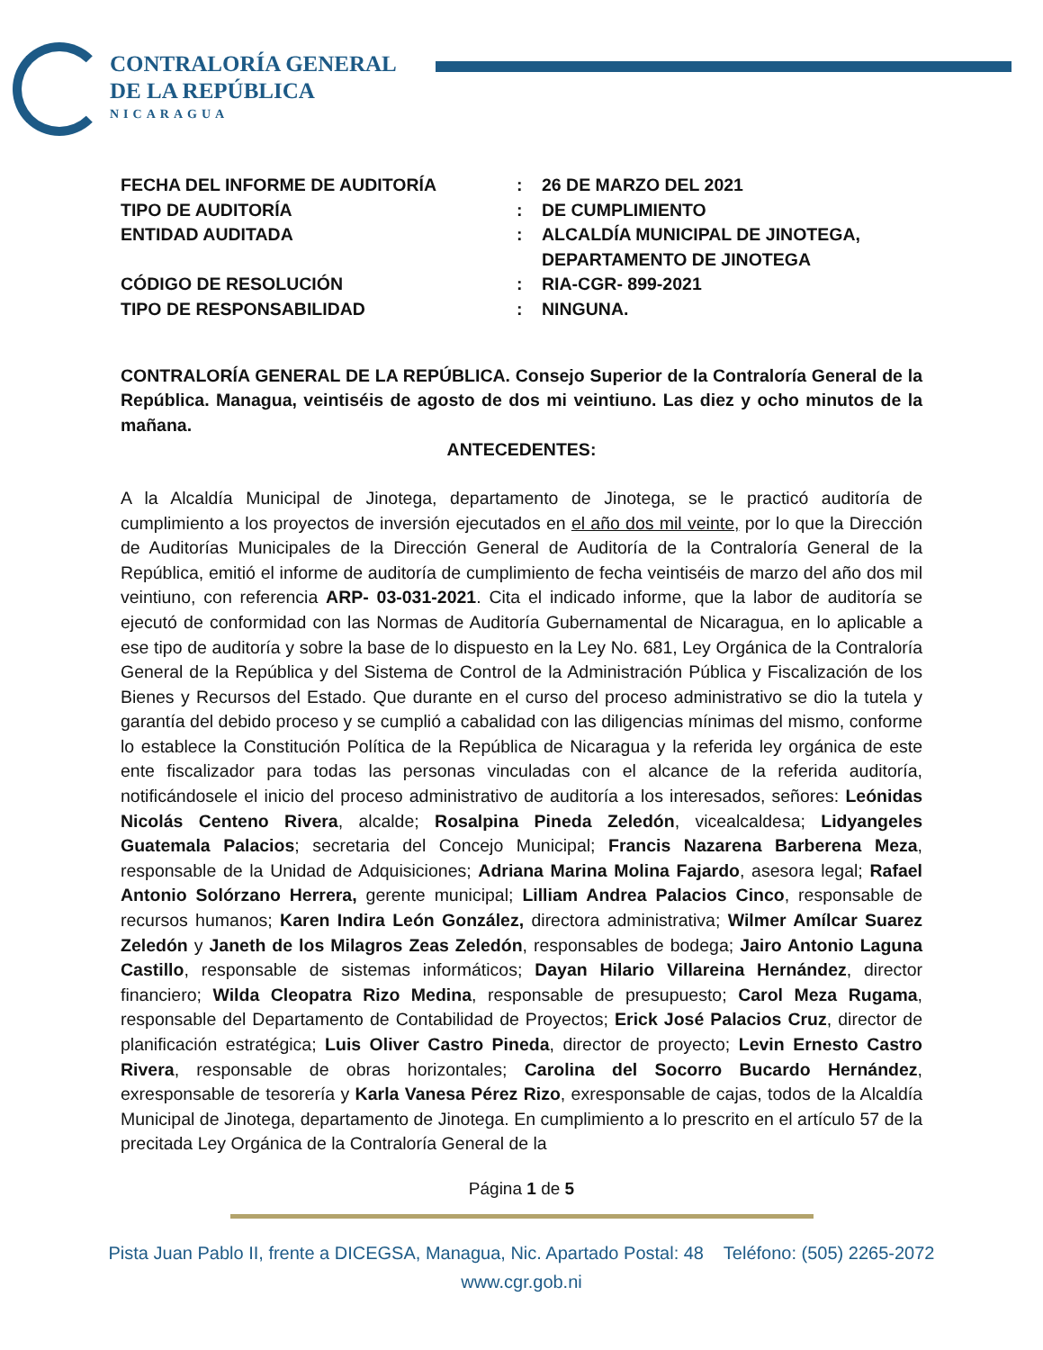CONTRALORÍA GENERAL
DE LA REPÚBLICA
NICARAGUA
| FECHA DEL INFORME DE AUDITORÍA | : | 26 DE MARZO DEL 2021 |
| TIPO DE AUDITORÍA | : | DE CUMPLIMIENTO |
| ENTIDAD AUDITADA | : | ALCALDÍA MUNICIPAL DE JINOTEGA, DEPARTAMENTO DE JINOTEGA |
| CÓDIGO DE RESOLUCIÓN | : | RIA-CGR- 899-2021 |
| TIPO DE RESPONSABILIDAD | : | NINGUNA. |
CONTRALORÍA GENERAL DE LA REPÚBLICA. Consejo Superior de la Contraloría General de la República. Managua, veintiséis de agosto de dos mi veintiuno. Las diez y ocho minutos de la mañana.
ANTECEDENTES:
A la Alcaldía Municipal de Jinotega, departamento de Jinotega, se le practicó auditoría de cumplimiento a los proyectos de inversión ejecutados en el año dos mil veinte, por lo que la Dirección de Auditorías Municipales de la Dirección General de Auditoría de la Contraloría General de la República, emitió el informe de auditoría de cumplimiento de fecha veintiséis de marzo del año dos mil veintiuno, con referencia ARP- 03-031-2021. Cita el indicado informe, que la labor de auditoría se ejecutó de conformidad con las Normas de Auditoría Gubernamental de Nicaragua, en lo aplicable a ese tipo de auditoría y sobre la base de lo dispuesto en la Ley No. 681, Ley Orgánica de la Contraloría General de la República y del Sistema de Control de la Administración Pública y Fiscalización de los Bienes y Recursos del Estado. Que durante en el curso del proceso administrativo se dio la tutela y garantía del debido proceso y se cumplió a cabalidad con las diligencias mínimas del mismo, conforme lo establece la Constitución Política de la República de Nicaragua y la referida ley orgánica de este ente fiscalizador para todas las personas vinculadas con el alcance de la referida auditoría, notificándosele el inicio del proceso administrativo de auditoría a los interesados, señores: Leónidas Nicolás Centeno Rivera, alcalde; Rosalpina Pineda Zeledón, vicealcaldesa; Lidyangeles Guatemala Palacios; secretaria del Concejo Municipal; Francis Nazarena Barberena Meza, responsable de la Unidad de Adquisiciones; Adriana Marina Molina Fajardo, asesora legal; Rafael Antonio Solórzano Herrera, gerente municipal; Lilliam Andrea Palacios Cinco, responsable de recursos humanos; Karen Indira León González, directora administrativa; Wilmer Amílcar Suarez Zeledón y Janeth de los Milagros Zeas Zeledón, responsables de bodega; Jairo Antonio Laguna Castillo, responsable de sistemas informáticos; Dayan Hilario Villareina Hernández, director financiero; Wilda Cleopatra Rizo Medina, responsable de presupuesto; Carol Meza Rugama, responsable del Departamento de Contabilidad de Proyectos; Erick José Palacios Cruz, director de planificación estratégica; Luis Oliver Castro Pineda, director de proyecto; Levin Ernesto Castro Rivera, responsable de obras horizontales; Carolina del Socorro Bucardo Hernández, exresponsable de tesorería y Karla Vanesa Pérez Rizo, exresponsable de cajas, todos de la Alcaldía Municipal de Jinotega, departamento de Jinotega. En cumplimiento a lo prescrito en el artículo 57 de la precitada Ley Orgánica de la Contraloría General de la
Página 1 de 5
Pista Juan Pablo II, frente a DICEGSA, Managua, Nic. Apartado Postal: 48 Teléfono: (505) 2265-2072
www.cgr.gob.ni